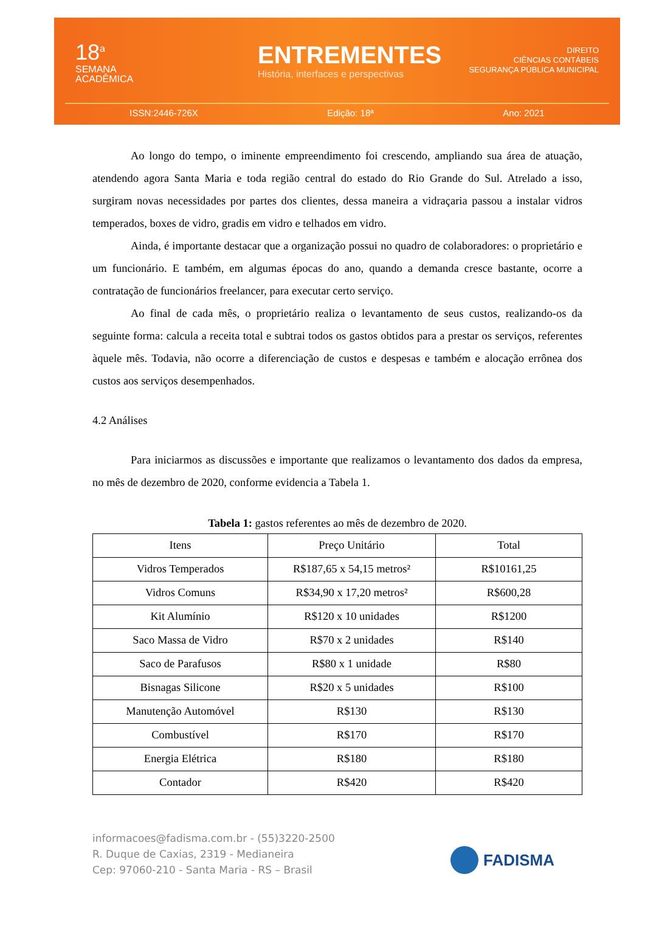18<sup>a</sup>
SEMANA
ACADÊMICA
ENTREMENTES
História, interfaces e perspectivas
DIREITO
CIÊNCIAS CONTÁBEIS
SEGURANÇA PÚBLICA MUNICIPAL
ISSN:2446-726X Edição: 18ª Ano: 2021
Ao longo do tempo, o iminente empreendimento foi crescendo, ampliando sua área de atuação, atendendo agora Santa Maria e toda região central do estado do Rio Grande do Sul. Atrelado a isso, surgiram novas necessidades por partes dos clientes, dessa maneira a vidraçaria passou a instalar vidros temperados, boxes de vidro, gradis em vidro e telhados em vidro.
Ainda, é importante destacar que a organização possui no quadro de colaboradores: o proprietário e um funcionário. E também, em algumas épocas do ano, quando a demanda cresce bastante, ocorre a contratação de funcionários freelancer, para executar certo serviço.
Ao final de cada mês, o proprietário realiza o levantamento de seus custos, realizando-os da seguinte forma: calcula a receita total e subtrai todos os gastos obtidos para a prestar os serviços, referentes àquele mês. Todavia, não ocorre a diferenciação de custos e despesas e também e alocação errônea dos custos aos serviços desempenhados.
4.2 Análises
Para iniciarmos as discussões e importante que realizamos o levantamento dos dados da empresa, no mês de dezembro de 2020, conforme evidencia a Tabela 1.
Tabela 1: gastos referentes ao mês de dezembro de 2020.
| Itens | Preço Unitário | Total |
| --- | --- | --- |
| Vidros Temperados | R$187,65 x 54,15 metros² | R$10161,25 |
| Vidros Comuns | R$34,90 x 17,20 metros² | R$600,28 |
| Kit Alumínio | R$120 x 10 unidades | R$1200 |
| Saco Massa de Vidro | R$70 x 2 unidades | R$140 |
| Saco de Parafusos | R$80 x 1 unidade | R$80 |
| Bisnagas Silicone | R$20 x 5 unidades | R$100 |
| Manutenção Automóvel | R$130 | R$130 |
| Combustível | R$170 | R$170 |
| Energia Elétrica | R$180 | R$180 |
| Contador | R$420 | R$420 |
informacoes@fadisma.com.br - (55)3220-2500
R. Duque de Caxias, 2319 - Medianeira
Cep: 97060-210 - Santa Maria - RS – Brasil
FADISMA